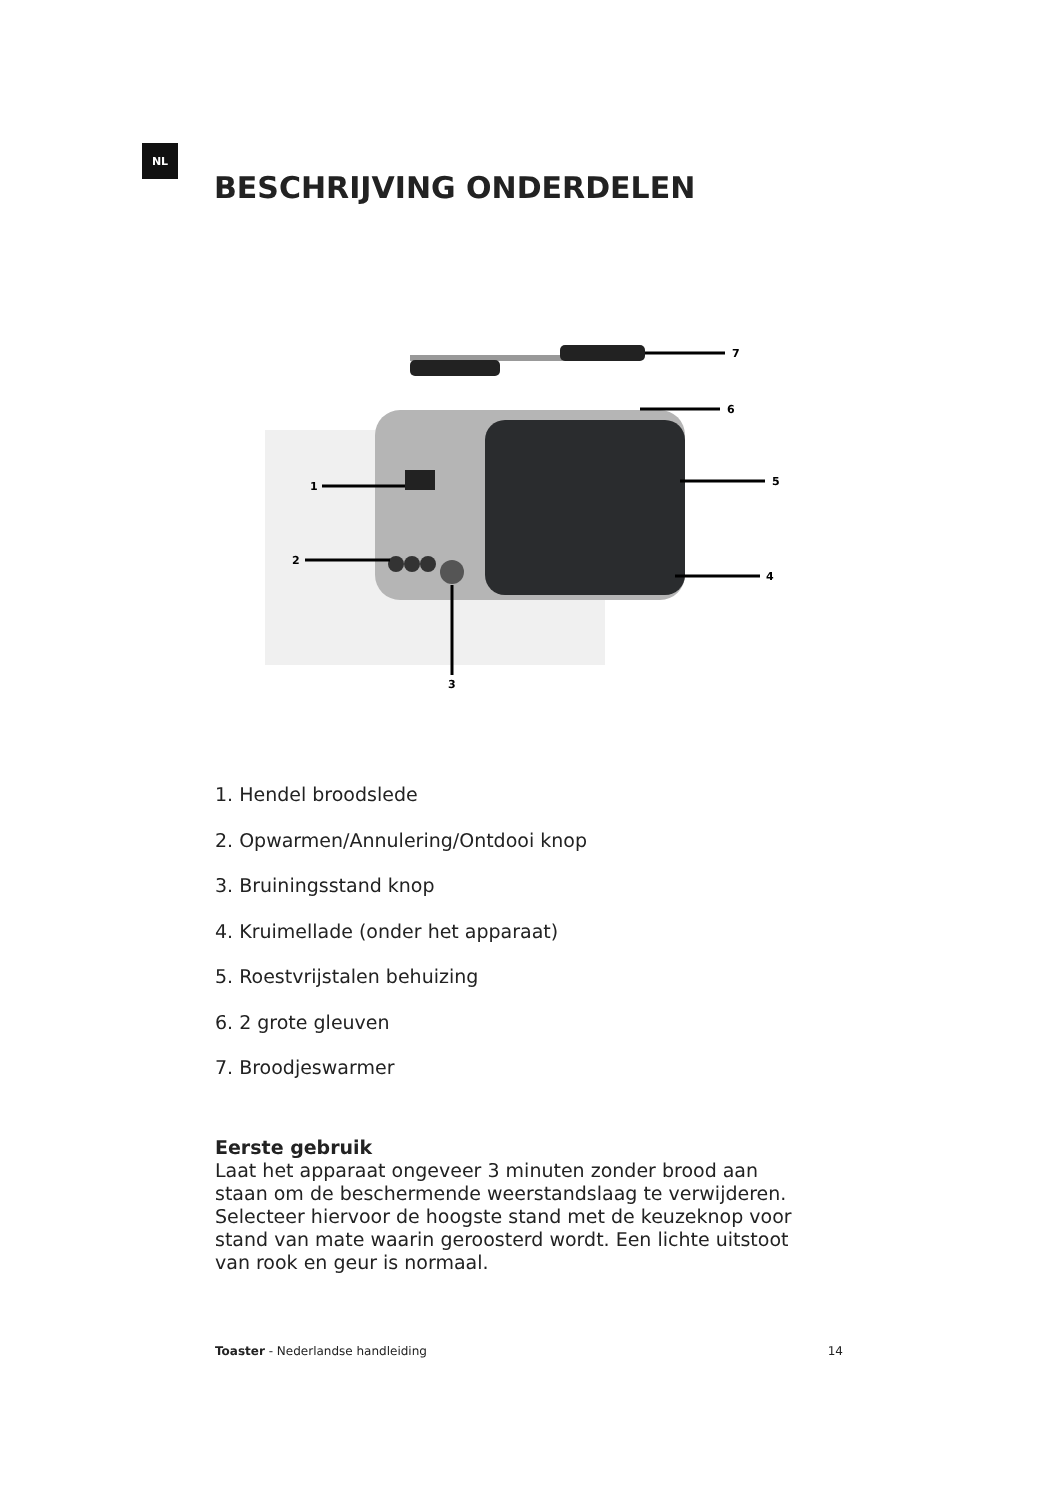NL
BESCHRIJVING ONDERDELEN
7
6
5
4
1
2
3
1. Hendel broodslede
2. Opwarmen/Annulering/Ontdooi knop
3. Bruiningsstand knop
4. Kruimellade (onder het apparaat)
5. Roestvrijstalen behuizing
6. 2 grote gleuven
7. Broodjeswarmer
Eerste gebruik
Laat het apparaat ongeveer 3 minuten zonder brood aan staan om de beschermende weerstandslaag te verwijderen. Selecteer hiervoor de hoogste stand met de keuzeknop voor stand van mate waarin geroosterd wordt. Een lichte uitstoot van rook en geur is normaal.
Toaster - Nederlandse handleiding 14